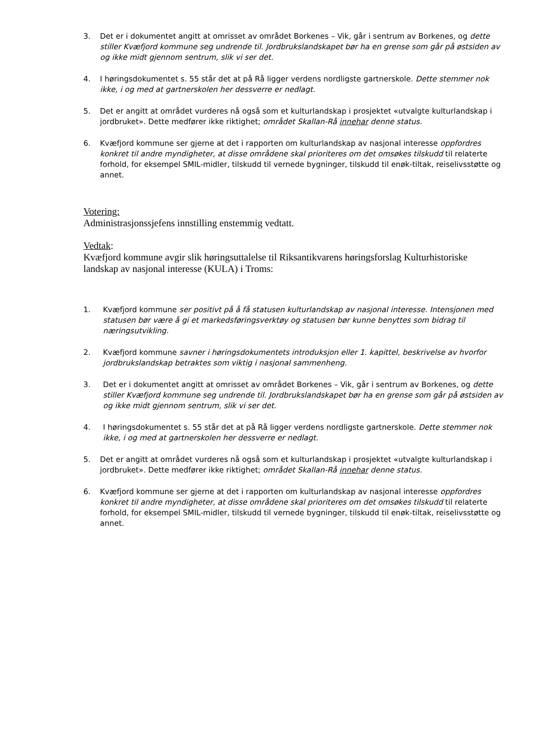3. Det er i dokumentet angitt at omrisset av området Borkenes – Vik, går i sentrum av Borkenes, og dette stiller Kvæfjord kommune seg undrende til. Jordbrukslandskapet bør ha en grense som går på østsiden av og ikke midt gjennom sentrum, slik vi ser det.
4. I høringsdokumentet s. 55 står det at på Rå ligger verdens nordligste gartnerskole. Dette stemmer nok ikke, i og med at gartnerskolen her dessverre er nedlagt.
5. Det er angitt at området vurderes nå også som et kulturlandskap i prosjektet «utvalgte kulturlandskap i jordbruket». Dette medfører ikke riktighet; området Skallan-Rå innehar denne status.
6. Kvæfjord kommune ser gjerne at det i rapporten om kulturlandskap av nasjonal interesse oppfordres konkret til andre myndigheter, at disse områdene skal prioriteres om det omsøkes tilskudd til relaterte forhold, for eksempel SMIL-midler, tilskudd til vernede bygninger, tilskudd til enøk-tiltak, reiselivsstøtte og annet.
Votering:
Administrasjonssjefens innstilling enstemmig vedtatt.
Vedtak:
Kvæfjord kommune avgir slik høringsuttalelse til Riksantikvarens høringsforslag Kulturhistoriske landskap av nasjonal interesse (KULA) i Troms:
1. Kvæfjord kommune ser positivt på å få statusen kulturlandskap av nasjonal interesse. Intensjonen med statusen bør være å gi et markedsføringsverktøy og statusen bør kunne benyttes som bidrag til næringsutvikling.
2. Kvæfjord kommune savner i høringsdokumentets introduksjon eller 1. kapittel, beskrivelse av hvorfor jordbrukslandskap betraktes som viktig i nasjonal sammenheng.
3. Det er i dokumentet angitt at omrisset av området Borkenes – Vik, går i sentrum av Borkenes, og dette stiller Kvæfjord kommune seg undrende til. Jordbrukslandskapet bør ha en grense som går på østsiden av og ikke midt gjennom sentrum, slik vi ser det.
4. I høringsdokumentet s. 55 står det at på Rå ligger verdens nordligste gartnerskole. Dette stemmer nok ikke, i og med at gartnerskolen her dessverre er nedlagt.
5. Det er angitt at området vurderes nå også som et kulturlandskap i prosjektet «utvalgte kulturlandskap i jordbruket». Dette medfører ikke riktighet; området Skallan-Rå innehar denne status.
6. Kvæfjord kommune ser gjerne at det i rapporten om kulturlandskap av nasjonal interesse oppfordres konkret til andre myndigheter, at disse områdene skal prioriteres om det omsøkes tilskudd til relaterte forhold, for eksempel SMIL-midler, tilskudd til vernede bygninger, tilskudd til enøk-tiltak, reiselivsstøtte og annet.